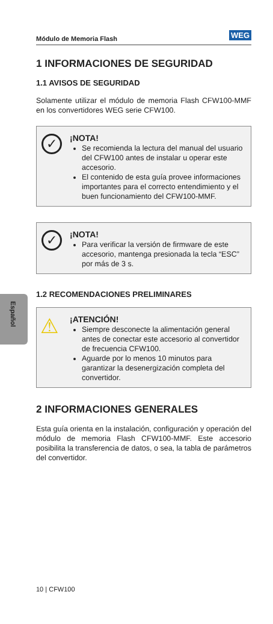Módulo de Memoria Flash WEG
Español
1 INFORMACIONES DE SEGURIDAD
1.1 AVISOS DE SEGURIDAD
Solamente utilizar el módulo de memoria Flash CFW100-MMF en los convertidores WEG serie CFW100.
✓
¡NOTA!
Se recomienda la lectura del manual del usuario del CFW100 antes de instalar u operar este accesorio.
El contenido de esta guía provee informaciones importantes para el correcto entendimiento y el buen funcionamiento del CFW100-MMF.
✓
¡NOTA!
Para verificar la versión de firmware de este accesorio, mantenga presionada la tecla “ESC” por más de 3 s.
1.2 RECOMENDACIONES PRELIMINARES
⚠
¡ATENCIÓN!
Siempre desconecte la alimentación general antes de conectar este accesorio al convertidor de frecuencia CFW100.
Aguarde por lo menos 10 minutos para garantizar la desenergización completa del convertidor.
2 INFORMACIONES GENERALES
Esta guía orienta en la instalación, configuración y operación del módulo de memoria Flash CFW100-MMF. Este accesorio posibilita la transferencia de datos, o sea, la tabla de parámetros del convertidor.
10 | CFW100